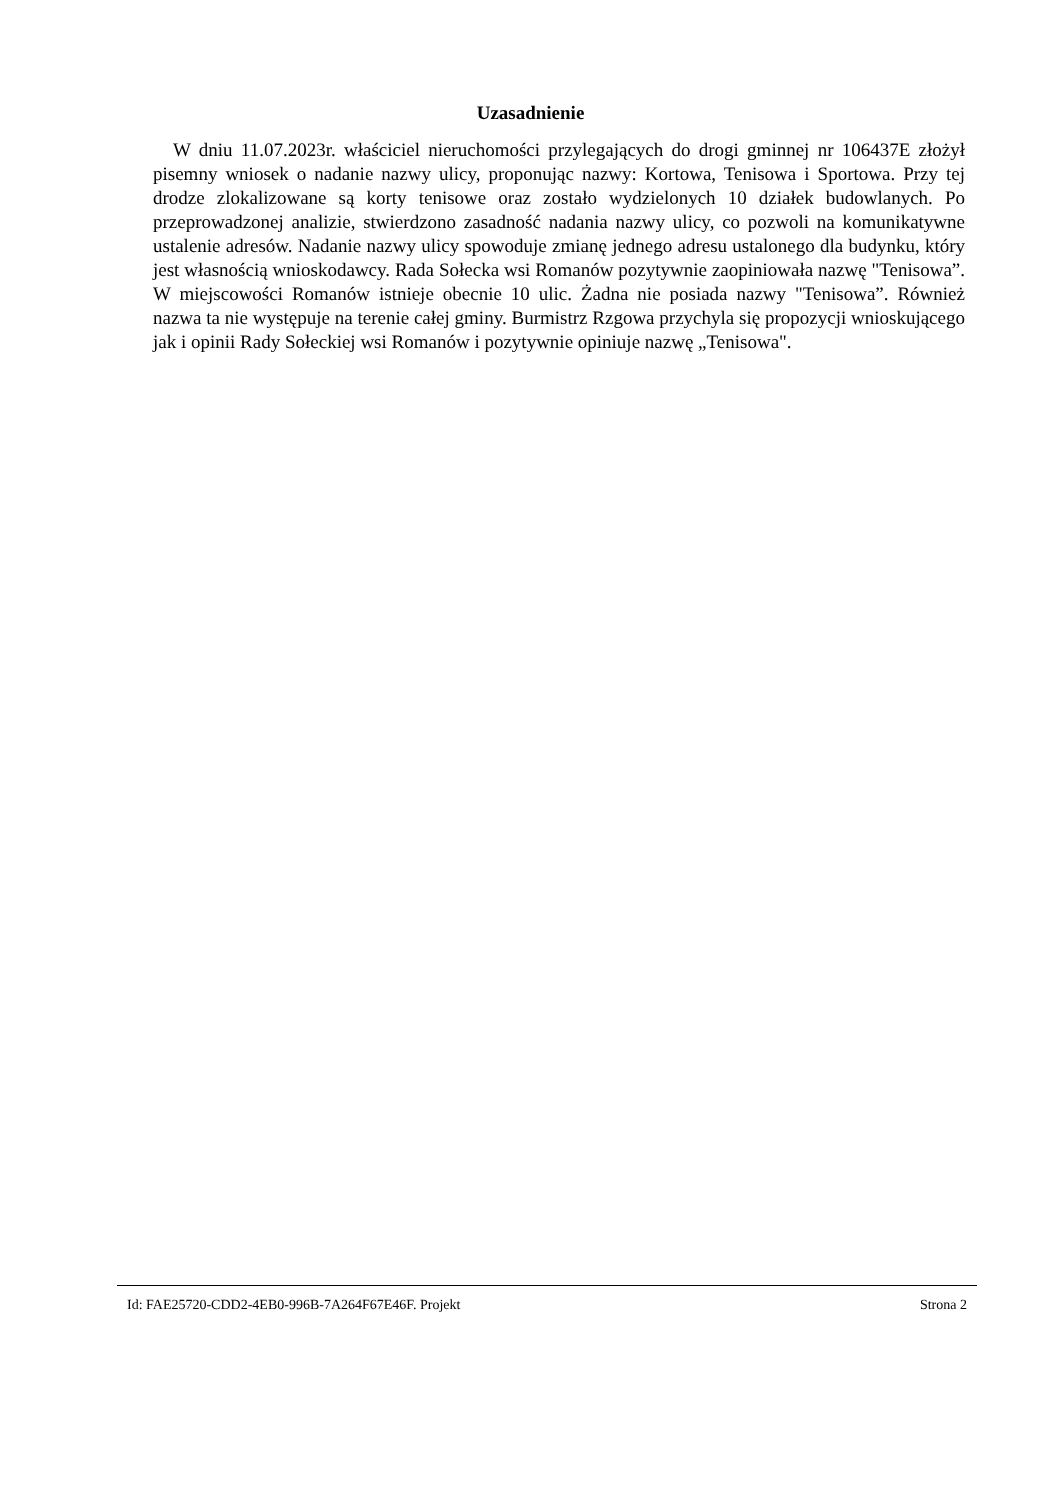Uzasadnienie
W dniu 11.07.2023r. właściciel nieruchomości przylegających do drogi gminnej nr 106437E złożył pisemny wniosek o nadanie nazwy ulicy, proponując nazwy: Kortowa, Tenisowa i Sportowa. Przy tej drodze zlokalizowane są korty tenisowe oraz zostało wydzielonych 10 działek budowlanych. Po przeprowadzonej analizie, stwierdzono zasadność nadania nazwy ulicy, co pozwoli na komunikatywne ustalenie adresów. Nadanie nazwy ulicy spowoduje zmianę jednego adresu ustalonego dla budynku, który jest własnością wnioskodawcy. Rada Sołecka wsi Romanów pozytywnie zaopiniowała nazwę "Tenisowa”. W miejscowości Romanów istnieje obecnie 10 ulic. Żadna nie posiada nazwy "Tenisowa”. Również nazwa ta nie występuje na terenie całej gminy. Burmistrz Rzgowa przychyla się propozycji wnioskującego jak i opinii Rady Sołeckiej wsi Romanów i pozytywnie opiniuje nazwę „Tenisowa".
Id: FAE25720-CDD2-4EB0-996B-7A264F67E46F. Projekt Strona 2